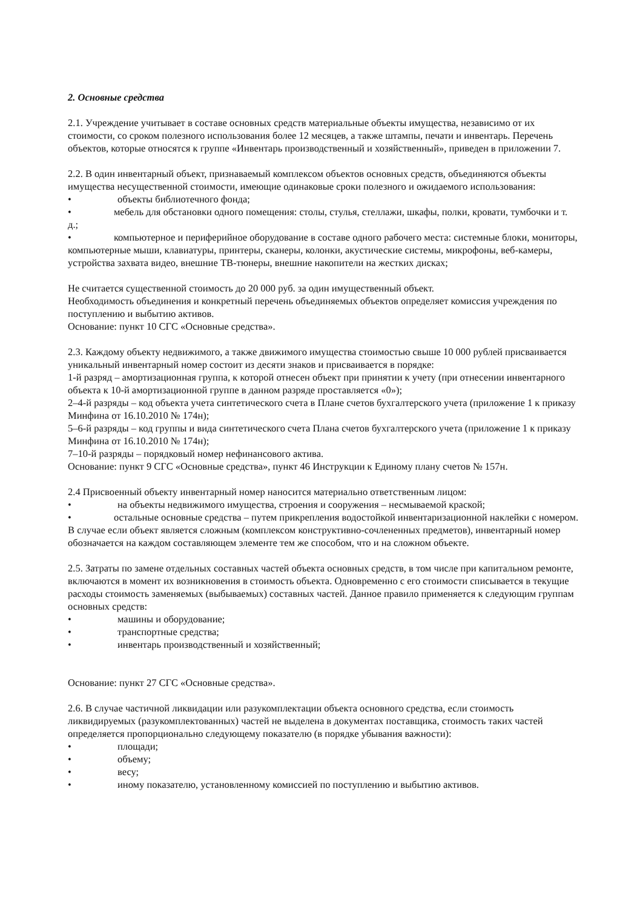2. Основные средства
2.1. Учреждение учитывает в составе основных средств материальные объекты имущества, независимо от их стоимости, со сроком полезного использования более 12 месяцев, а также штампы, печати и инвентарь. Перечень объектов, которые относятся к группе «Инвентарь производственный и хозяйственный», приведен в приложении 7.
2.2. В один инвентарный объект, признаваемый комплексом объектов основных средств, объединяются объекты имущества несущественной стоимости, имеющие одинаковые сроки полезного и ожидаемого использования:
• объекты библиотечного фонда;
• мебель для обстановки одного помещения: столы, стулья, стеллажи, шкафы, полки, кровати, тумбочки и т. д.;
• компьютерное и периферийное оборудование в составе одного рабочего места: системные блоки, мониторы, компьютерные мыши, клавиатуры, принтеры, сканеры, колонки, акустические системы, микрофоны, веб-камеры, устройства захвата видео, внешние ТВ-тюнеры, внешние накопители на жестких дисках;
Не считается существенной стоимость до 20 000 руб. за один имущественный объект.
Необходимость объединения и конкретный перечень объединяемых объектов определяет комиссия учреждения по поступлению и выбытию активов.
Основание: пункт 10 СГС «Основные средства».
2.3. Каждому объекту недвижимого, а также движимого имущества стоимостью свыше 10 000 рублей присваивается уникальный инвентарный номер состоит из десяти знаков и присваивается в порядке:
1-й разряд – амортизационная группа, к которой отнесен объект при принятии к учету (при отнесении инвентарного объекта к 10-й амортизационной группе в данном разряде проставляется «0»);
2–4-й разряды – код объекта учета синтетического счета в Плане счетов бухгалтерского учета (приложение 1 к приказу Минфина от 16.10.2010 № 174н);
5–6-й разряды – код группы и вида синтетического счета Плана счетов бухгалтерского учета (приложение 1 к приказу Минфина от 16.10.2010 № 174н);
7–10-й разряды – порядковый номер нефинансового актива.
Основание: пункт 9 СГС «Основные средства», пункт 46 Инструкции к Единому плану счетов № 157н.
2.4 Присвоенный объекту инвентарный номер наносится материально ответственным лицом:
• на объекты недвижимого имущества, строения и сооружения – несмываемой краской;
• остальные основные средства – путем прикрепления водостойкой инвентаризационной наклейки с номером.
В случае если объект является сложным (комплексом конструктивно-сочлененных предметов), инвентарный номер обозначается на каждом составляющем элементе тем же способом, что и на сложном объекте.
2.5. Затраты по замене отдельных составных частей объекта основных средств, в том числе при капитальном ремонте, включаются в момент их возникновения в стоимость объекта. Одновременно с его стоимости списывается в текущие расходы стоимость заменяемых (выбываемых) составных частей. Данное правило применяется к следующим группам основных средств:
• машины и оборудование;
• транспортные средства;
• инвентарь производственный и хозяйственный;
Основание: пункт 27 СГС «Основные средства».
2.6. В случае частичной ликвидации или разукомплектации объекта основного средства, если стоимость ликвидируемых (разукомплектованных) частей не выделена в документах поставщика, стоимость таких частей определяется пропорционально следующему показателю (в порядке убывания важности):
• площади;
• объему;
• весу;
• иному показателю, установленному комиссией по поступлению и выбытию активов.